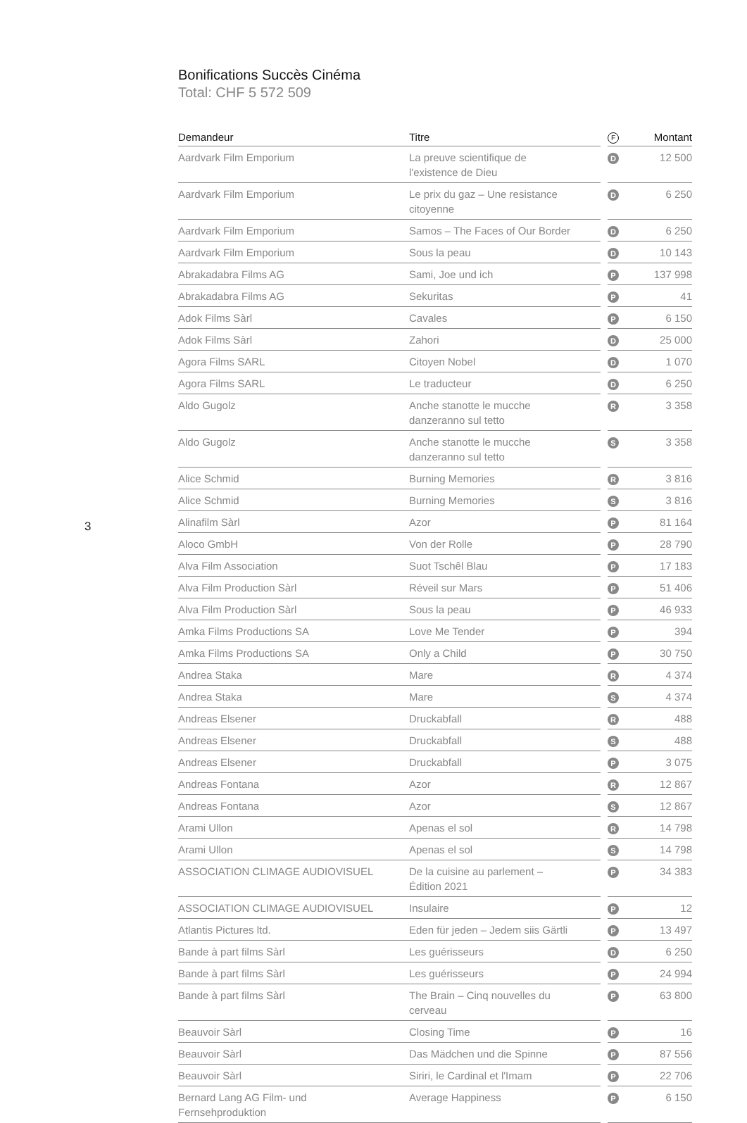3
Bonifications Succès Cinéma
Total: CHF 5 572 509
| Demandeur | Titre | | F | Montant |
| --- | --- | --- | --- | --- |
| Aardvark Film Emporium | La preuve scientifique de l'existence de Dieu | | D | 12 500 |
| Aardvark Film Emporium | Le prix du gaz – Une resistance citoyenne | | D | 6 250 |
| Aardvark Film Emporium | Samos – The Faces of Our Border | | D | 6 250 |
| Aardvark Film Emporium | Sous la peau | | D | 10 143 |
| Abrakadabra Films AG | Sami, Joe und ich | | P | 137 998 |
| Abrakadabra Films AG | Sekuritas | | P | 41 |
| Adok Films Sàrl | Cavales | | P | 6 150 |
| Adok Films Sàrl | Zahori | | D | 25 000 |
| Agora Films SARL | Citoyen Nobel | | D | 1 070 |
| Agora Films SARL | Le traducteur | | D | 6 250 |
| Aldo Gugolz | Anche stanotte le mucche danzeranno sul tetto | | R | 3 358 |
| Aldo Gugolz | Anche stanotte le mucche danzeranno sul tetto | | S | 3 358 |
| Alice Schmid | Burning Memories | | R | 3 816 |
| Alice Schmid | Burning Memories | | S | 3 816 |
| Alinafilm Sàrl | Azor | | P | 81 164 |
| Aloco GmbH | Von der Rolle | | P | 28 790 |
| Alva Film Association | Suot Tschêl Blau | | P | 17 183 |
| Alva Film Production Sàrl | Réveil sur Mars | | P | 51 406 |
| Alva Film Production Sàrl | Sous la peau | | P | 46 933 |
| Amka Films Productions SA | Love Me Tender | | P | 394 |
| Amka Films Productions SA | Only a Child | | P | 30 750 |
| Andrea Staka | Mare | | R | 4 374 |
| Andrea Staka | Mare | | S | 4 374 |
| Andreas Elsener | Druckabfall | | R | 488 |
| Andreas Elsener | Druckabfall | | S | 488 |
| Andreas Elsener | Druckabfall | | P | 3 075 |
| Andreas Fontana | Azor | | R | 12 867 |
| Andreas Fontana | Azor | | S | 12 867 |
| Arami Ullon | Apenas el sol | | R | 14 798 |
| Arami Ullon | Apenas el sol | | S | 14 798 |
| ASSOCIATION CLIMAGE AUDIOVISUEL | De la cuisine au parlement – Édition 2021 | | P | 34 383 |
| ASSOCIATION CLIMAGE AUDIOVISUEL | Insulaire | | P | 12 |
| Atlantis Pictures ltd. | Eden für jeden – Jedem siis Gärtli | | P | 13 497 |
| Bande à part films Sàrl | Les guérisseurs | | D | 6 250 |
| Bande à part films Sàrl | Les guérisseurs | | P | 24 994 |
| Bande à part films Sàrl | The Brain – Cinq nouvelles du cerveau | | P | 63 800 |
| Beauvoir Sàrl | Closing Time | | P | 16 |
| Beauvoir Sàrl | Das Mädchen und die Spinne | | P | 87 556 |
| Beauvoir Sàrl | Siriri, le Cardinal et l'Imam | | P | 22 706 |
| Bernard Lang AG Film- und Fernsehproduktion | Average Happiness | | P | 6 150 |